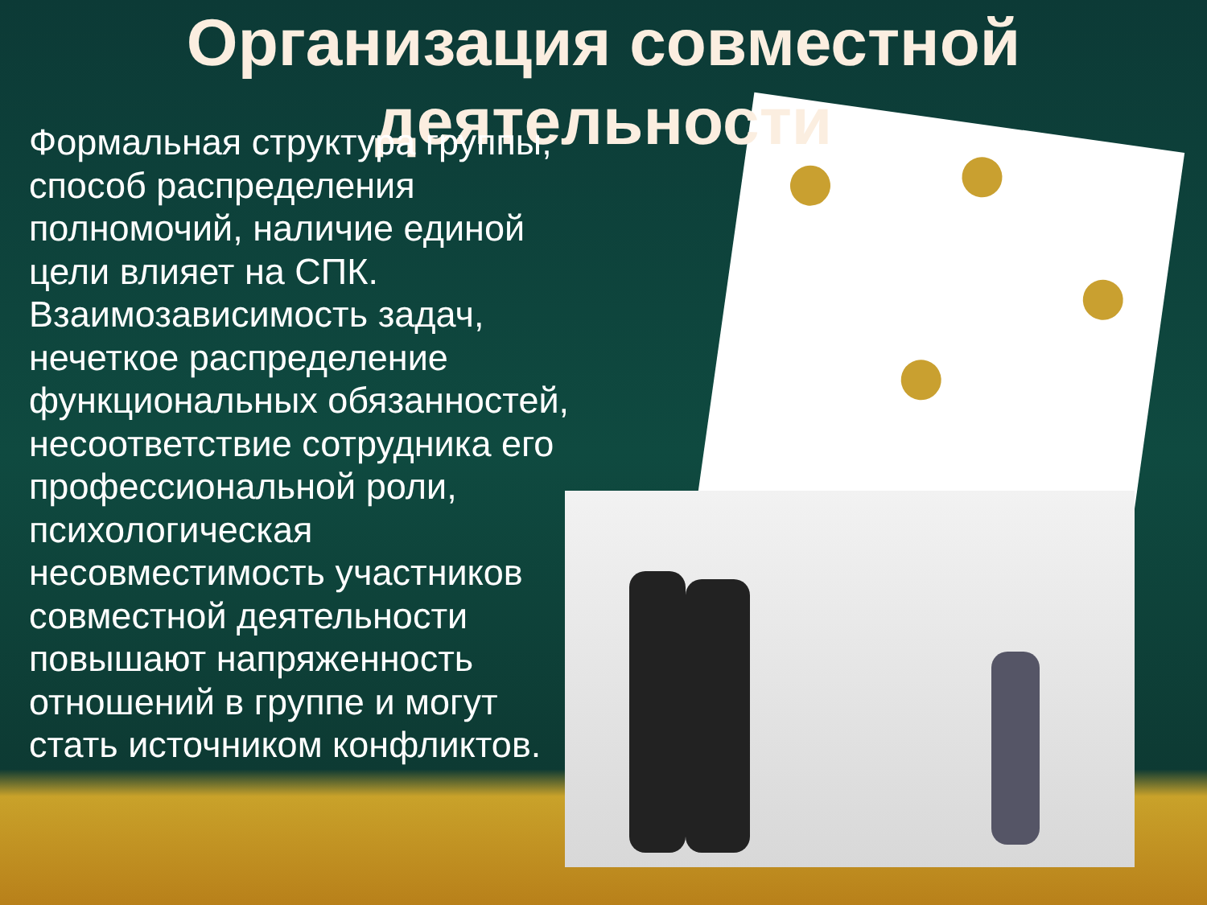Организация совместной деятельности
Формальная структура группы, способ распределения полномочий, наличие единой цели влияет на СПК. Взаимозависимость задач, нечеткое распределение функциональных обязанностей, несоответствие сотрудника его профессиональной роли, психологическая несовместимость участников совместной деятельности повышают напряженность отношений в группе и могут стать источником конфликтов.